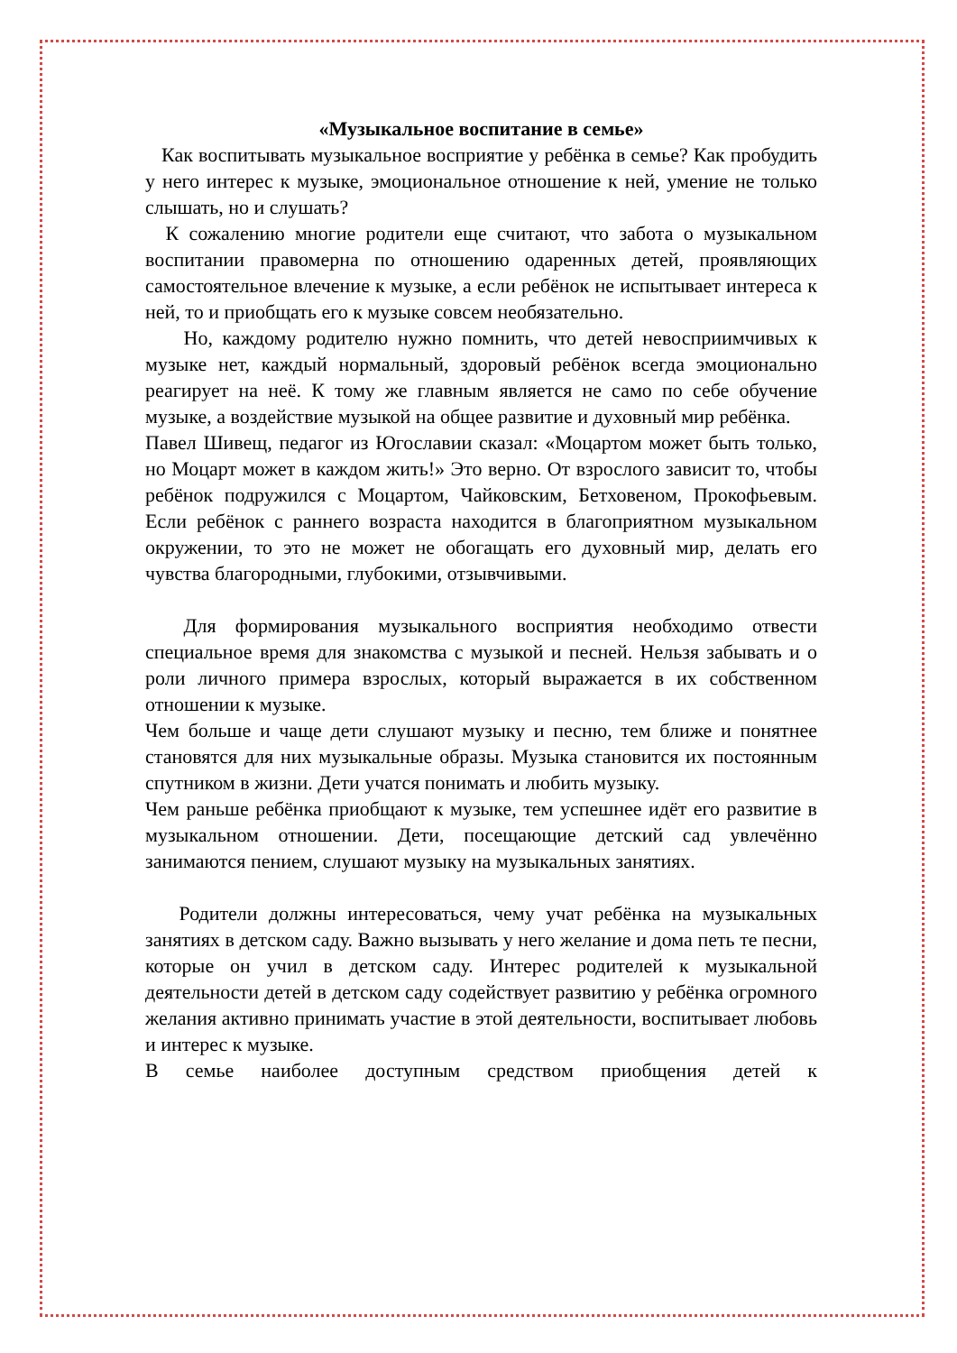«Музыкальное воспитание в семье»
Как воспитывать музыкальное восприятие у ребёнка в семье? Как пробудить у него интерес к музыке, эмоциональное отношение к ней, умение не только слышать, но и слушать?
К сожалению многие родители еще считают, что забота о музыкальном воспитании правомерна по отношению одаренных детей, проявляющих самостоятельное влечение к музыке, а если ребёнок не испытывает интереса к ней, то и приобщать его к музыке совсем необязательно.
Но, каждому родителю нужно помнить, что детей невосприимчивых к музыке нет, каждый нормальный, здоровый ребёнок всегда эмоционально реагирует на неё. К тому же главным является не само по себе обучение музыке, а воздействие музыкой на общее развитие и духовный мир ребёнка.
Павел Шивещ, педагог из Югославии сказал: «Моцартом может быть только, но Моцарт может в каждом жить!» Это верно. От взрослого зависит то, чтобы ребёнок подружился с Моцартом, Чайковским, Бетховеном, Прокофьевым. Если ребёнок с раннего возраста находится в благоприятном музыкальном окружении, то это не может не обогащать его духовный мир, делать его чувства благородными, глубокими, отзывчивыми.
Для формирования музыкального восприятия необходимо отвести специальное время для знакомства с музыкой и песней. Нельзя забывать и о роли личного примера взрослых, который выражается в их собственном отношении к музыке.
Чем больше и чаще дети слушают музыку и песню, тем ближе и понятнее становятся для них музыкальные образы. Музыка становится их постоянным спутником в жизни. Дети учатся понимать и любить музыку.
Чем раньше ребёнка приобщают к музыке, тем успешнее идёт его развитие в музыкальном отношении. Дети, посещающие детский сад увлечённо занимаются пением, слушают музыку на музыкальных занятиях.
Родители должны интересоваться, чему учат ребёнка на музыкальных занятиях в детском саду. Важно вызывать у него желание и дома петь те песни, которые он учил в детском саду. Интерес родителей к музыкальной деятельности детей в детском саду содействует развитию у ребёнка огромного желания активно принимать участие в этой деятельности, воспитывает любовь и интерес к музыке.
В семье наиболее доступным средством приобщения детей к